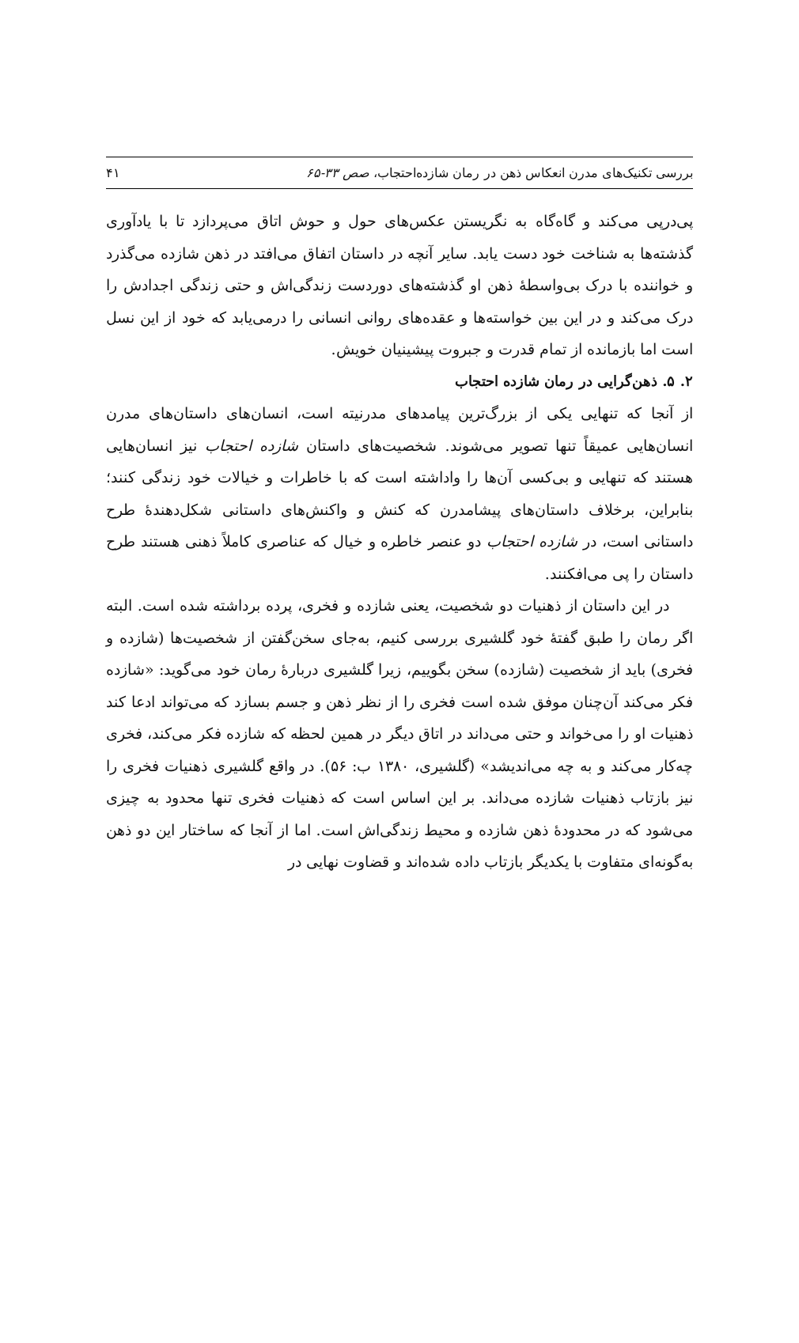بررسی تکنیک‌های مدرن انعکاس ذهن در رمان شازده‌احتجاب، صص ۳۳-۶۵ ۴۱
پی‌درپی می‌کند و گاه‌گاه به نگریستن عکس‌های حول و حوش اتاق می‌پردازد تا با یادآوری گذشته‌ها به شناخت خود دست یابد. سایر آنچه در داستان اتفاق می‌افتد در ذهن شازده می‌گذرد و خواننده با درک بی‌واسطهٔ ذهن او گذشته‌های دوردست زندگی‌اش و حتی زندگی اجدادش را درک می‌کند و در این بین خواسته‌ها و عقده‌های روانی انسانی را درمی‌یابد که خود از این نسل است اما بازمانده از تمام قدرت و جبروت پیشینیان خویش.
۲. ۵. ذهن‌گرایی در رمان شازده احتجاب
از آنجا که تنهایی یکی از بزرگ‌ترین پیامدهای مدرنیته است، انسان‌های داستان‌های مدرن انسان‌هایی عمیقاً تنها تصویر می‌شوند. شخصیت‌های داستان شازده احتجاب نیز انسان‌هایی هستند که تنهایی و بی‌کسی آن‌ها را واداشته است که با خاطرات و خیالات خود زندگی کنند؛ بنابراین، برخلاف داستان‌های پیشامدرن که کنش و واکنش‌های داستانی شکل‌دهندهٔ طرح داستانی است، در شازده احتجاب دو عنصر خاطره و خیال که عناصری کاملاً ذهنی هستند طرح داستان را پی می‌افکنند.
در این داستان از ذهنیات دو شخصیت، یعنی شازده و فخری، پرده برداشته شده است. البته اگر رمان را طبق گفتهٔ خود گلشیری بررسی کنیم، به‌جای سخن‌گفتن از شخصیت‌ها (شازده و فخری) باید از شخصیت (شازده) سخن بگوییم، زیرا گلشیری دربارهٔ رمان خود می‌گوید: «شازده فکر می‌کند آن‌چنان موفق شده است فخری را از نظر ذهن و جسم بسازد که می‌تواند ادعا کند ذهنیات او را می‌خواند و حتی می‌داند در اتاق دیگر در همین لحظه که شازده فکر می‌کند، فخری چه‌کار می‌کند و به چه می‌اندیشد» (گلشیری، ۱۳۸۰ ب: ۵۶). در واقع گلشیری ذهنیات فخری را نیز بازتاب ذهنیات شازده می‌داند. بر این اساس است که ذهنیات فخری تنها محدود به چیزی می‌شود که در محدودهٔ ذهن شازده و محیط زندگی‌اش است. اما از آنجا که ساختار این دو ذهن به‌گونه‌ای متفاوت با یکدیگر بازتاب داده شده‌اند و قضاوت نهایی در